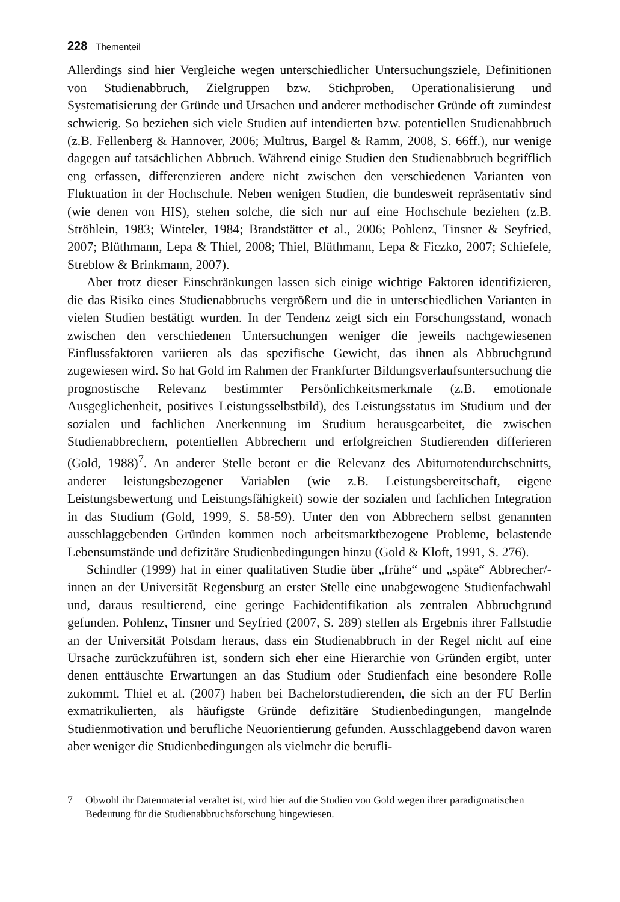228 Thementeil
Allerdings sind hier Vergleiche wegen unterschiedlicher Untersuchungsziele, Definitionen von Studienabbruch, Zielgruppen bzw. Stichproben, Operationalisierung und Systematisierung der Gründe und Ursachen und anderer methodischer Gründe oft zumindest schwierig. So beziehen sich viele Studien auf intendierten bzw. potentiellen Studienabbruch (z.B. Fellenberg & Hannover, 2006; Multrus, Bargel & Ramm, 2008, S. 66ff.), nur wenige dagegen auf tatsächlichen Abbruch. Während einige Studien den Studienabbruch begrifflich eng erfassen, differenzieren andere nicht zwischen den verschiedenen Varianten von Fluktuation in der Hochschule. Neben wenigen Studien, die bundesweit repräsentativ sind (wie denen von HIS), stehen solche, die sich nur auf eine Hochschule beziehen (z.B. Ströhlein, 1983; Winteler, 1984; Brandstätter et al., 2006; Pohlenz, Tinsner & Seyfried, 2007; Blüthmann, Lepa & Thiel, 2008; Thiel, Blüthmann, Lepa & Ficzko, 2007; Schiefele, Streblow & Brinkmann, 2007).
Aber trotz dieser Einschränkungen lassen sich einige wichtige Faktoren identifizieren, die das Risiko eines Studienabbruchs vergrößern und die in unterschiedlichen Varianten in vielen Studien bestätigt wurden. In der Tendenz zeigt sich ein Forschungsstand, wonach zwischen den verschiedenen Untersuchungen weniger die jeweils nachgewiesenen Einflussfaktoren variieren als das spezifische Gewicht, das ihnen als Abbruchgrund zugewiesen wird. So hat Gold im Rahmen der Frankfurter Bildungsverlaufsuntersuchung die prognostische Relevanz bestimmter Persönlichkeitsmerkmale (z.B. emotionale Ausgeglichenheit, positives Leistungsselbstbild), des Leistungsstatus im Studium und der sozialen und fachlichen Anerkennung im Studium herausgearbeitet, die zwischen Studienabbrechern, potentiellen Abbrechern und erfolgreichen Studierenden differieren (Gold, 1988)<sup>7</sup>. An anderer Stelle betont er die Relevanz des Abiturnotendurchschnitts, anderer leistungsbezogener Variablen (wie z.B. Leistungsbereitschaft, eigene Leistungsbewertung und Leistungsfähigkeit) sowie der sozialen und fachlichen Integration in das Studium (Gold, 1999, S. 58-59). Unter den von Abbrechern selbst genannten ausschlaggebenden Gründen kommen noch arbeitsmarktbezogene Probleme, belastende Lebensumstände und defizitäre Studienbedingungen hinzu (Gold & Kloft, 1991, S. 276).
Schindler (1999) hat in einer qualitativen Studie über „frühe“ und „späte“ Abbrecher/-innen an der Universität Regensburg an erster Stelle eine unabgewogene Studienfachwahl und, daraus resultierend, eine geringe Fachidentifikation als zentralen Abbruchgrund gefunden. Pohlenz, Tinsner und Seyfried (2007, S. 289) stellen als Ergebnis ihrer Fallstudie an der Universität Potsdam heraus, dass ein Studienabbruch in der Regel nicht auf eine Ursache zurückzuführen ist, sondern sich eher eine Hierarchie von Gründen ergibt, unter denen enttäuschte Erwartungen an das Studium oder Studienfach eine besondere Rolle zukommt. Thiel et al. (2007) haben bei Bachelorstudierenden, die sich an der FU Berlin exmatrikulierten, als häufigste Gründe defizitäre Studienbedingungen, mangelnde Studienmotivation und berufliche Neuorientierung gefunden. Ausschlaggebend davon waren aber weniger die Studienbedingungen als vielmehr die berufli-
7 Obwohl ihr Datenmaterial veraltet ist, wird hier auf die Studien von Gold wegen ihrer paradigmatischen Bedeutung für die Studienabbruchsforschung hingewiesen.